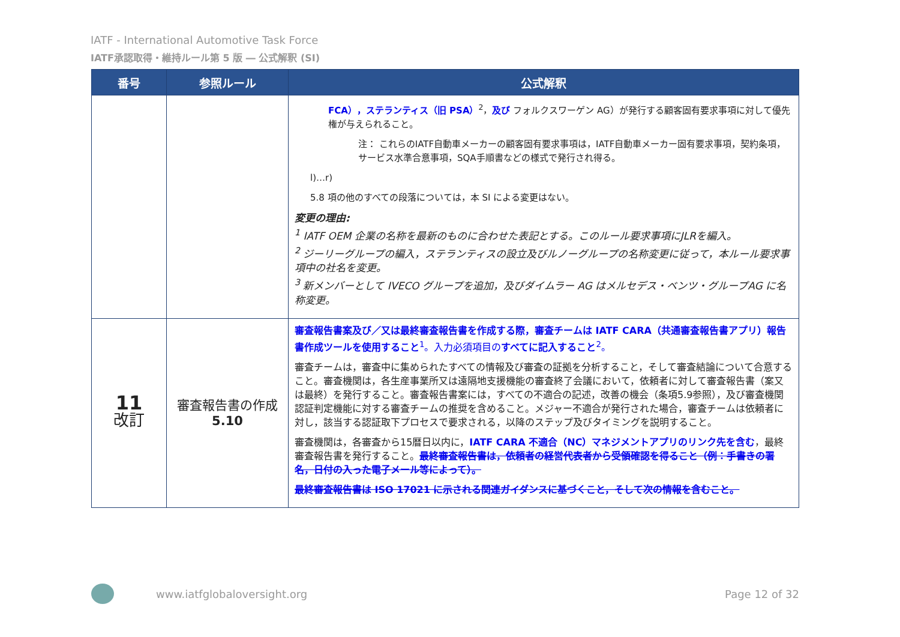IATF - International Automotive Task Force
IATF承認取得・維持ルール第 5 版 ― 公式解釈 (SI)
| 番号 | 参照ルール | 公式解釈 |
| --- | --- | --- |
| | | FCA），ステランティス（旧 PSA）<sup>2</sup>， 及び フォルクスワーゲン AG）が発行する顧客固有要求事項に対して優先権が与えられること。 注： これらのIATF自動車メーカーの顧客固有要求事項は，IATF自動車メーカー固有要求事項，契約条項，サービス水準合意事項，SQA手順書などの様式で発行され得る。 l)…r) 5.8 項の他のすべての段落については，本 SI による変更はない。 変更の理由: <sup>1</sup> IATF OEM 企業の名称を最新のものに合わせた表記とする。このルール要求事項にJLRを編入。 <sup>2</sup> ジーリーグループの編入，ステランティスの設立及びルノーグループの名称変更に従って，本ルール要求事項中の社名を変更。 <sup>3</sup> 新メンバーとして IVECO グループを追加，及びダイムラー AG はメルセデス・ベンツ・グループAG に名称変更。 |
| 11 改訂 | 審査報告書の作成 5.10 | 審査報告書案及び／又は最終審査報告書を作成する際，審査チームは IATF CARA（共通審査報告書アプリ）報告書作成ツールを使用すること<sup>1</sup>。入力必須項目の すべてに記入すること<sup>2</sup>。 審査チームは，審査中に集められたすべての情報及び審査の証拠を分析すること，そして審査結論について合意すること。審査機関は，各生産事業所又は遠隔地支援機能の審査終了会議において，依頼者に対して審査報告書（案又は最終）を発行すること。審査報告書案には，すべての不適合の記述，改善の機会（条項5.9参照），及び審査機関認証判定機能に対する審査チームの推奨を含めること。メジャー不適合が発行された場合，審査チームは依頼者に対し，該当する認証取下プロセスで要求される，以降のステップ及びタイミングを説明すること。 審査機関は，各審査から15暦日以内に， IATF CARA 不適合（NC）マネジメントアプリのリンク先を含む ，最終審査報告書を発行すること。 最終審査報告書は，依頼者の経営代表者から受領確認を得ること（例：手書きの署名，日付の入った電子メール等によって）。 最終審査報告書は ISO 17021 に示される関連ガイダンスに基づくこと，そして次の情報を含むこと。 |
www.iatfglobaloversight.org Page 12 of 32